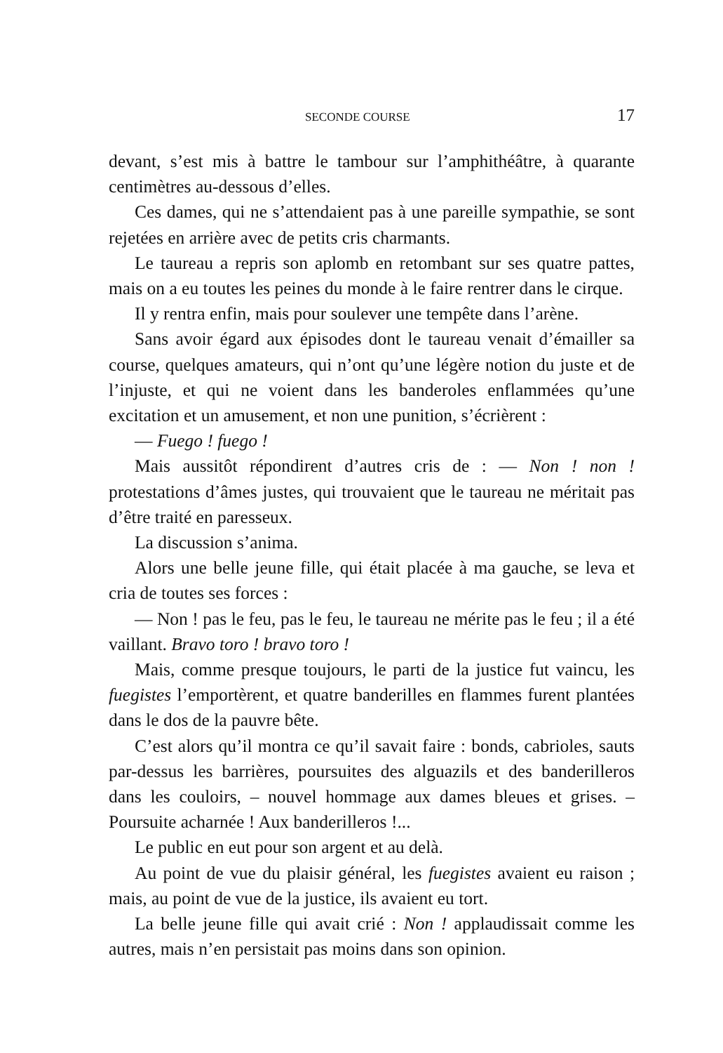SECONDE COURSE 17
devant, s’est mis à battre le tambour sur l’amphithéâtre, à quarante centimètres au-dessous d’elles.
Ces dames, qui ne s’attendaient pas à une pareille sympathie, se sont rejetées en arrière avec de petits cris charmants.
Le taureau a repris son aplomb en retombant sur ses quatre pattes, mais on a eu toutes les peines du monde à le faire rentrer dans le cirque.
Il y rentra enfin, mais pour soulever une tempête dans l’arène.
Sans avoir égard aux épisodes dont le taureau venait d’émailler sa course, quelques amateurs, qui n’ont qu’une légère notion du juste et de l’injuste, et qui ne voient dans les banderoles enflammées qu’une excitation et un amusement, et non une punition, s’écrièrent :
— Fuego ! fuego !
Mais aussitôt répondirent d’autres cris de : — Non ! non ! protestations d’âmes justes, qui trouvaient que le taureau ne méritait pas d’être traité en paresseux.
La discussion s’anima.
Alors une belle jeune fille, qui était placée à ma gauche, se leva et cria de toutes ses forces :
— Non ! pas le feu, pas le feu, le taureau ne mérite pas le feu ; il a été vaillant. Bravo toro ! bravo toro !
Mais, comme presque toujours, le parti de la justice fut vaincu, les fuegistes l’emportèrent, et quatre banderilles en flammes furent plantées dans le dos de la pauvre bête.
C’est alors qu’il montra ce qu’il savait faire : bonds, cabrioles, sauts par-dessus les barrières, poursuites des alguazils et des banderilleros dans les couloirs, – nouvel hommage aux dames bleues et grises. – Poursuite acharnée ! Aux banderilleros !...
Le public en eut pour son argent et au delà.
Au point de vue du plaisir général, les fuegistes avaient eu raison ; mais, au point de vue de la justice, ils avaient eu tort.
La belle jeune fille qui avait crié : Non ! applaudissait comme les autres, mais n’en persistait pas moins dans son opinion.